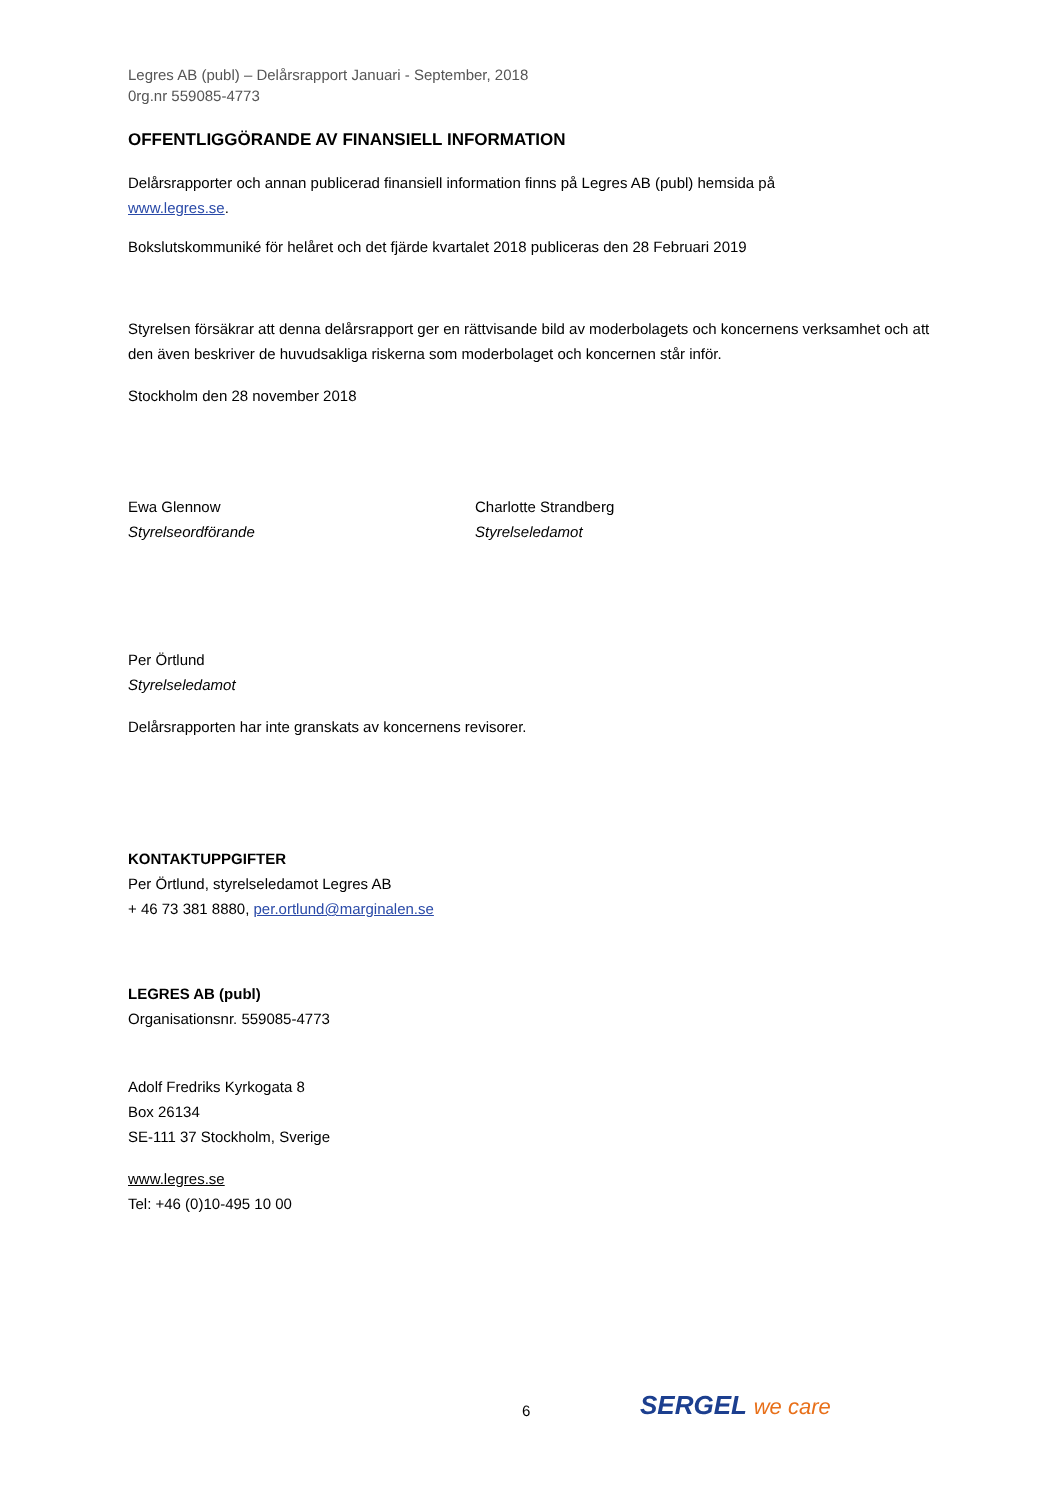Legres AB (publ) – Delårsrapport Januari - September, 2018
0rg.nr 559085-4773
OFFENTLIGGÖRANDE AV FINANSIELL INFORMATION
Delårsrapporter och annan publicerad finansiell information finns på Legres AB (publ) hemsida på
www.legres.se.
Bokslutskommuniké för helåret och det fjärde kvartalet 2018 publiceras den 28 Februari 2019
Styrelsen försäkrar att denna delårsrapport ger en rättvisande bild av moderbolagets och koncernens verksamhet och att den även beskriver de huvudsakliga riskerna som moderbolaget och koncernen står inför.
Stockholm den 28 november 2018
Ewa Glennow
Styrelseordförande
Charlotte Strandberg
Styrelseledamot
Per Örtlund
Styrelseledamot
Delårsrapporten har inte granskats av koncernens revisorer.
KONTAKTUPPGIFTER
Per Örtlund, styrelseledamot Legres AB
+ 46 73 381 8880, per.ortlund@marginalen.se
LEGRES AB (publ)
Organisationsnr. 559085-4773
Adolf Fredriks Kyrkogata 8
Box 26134
SE-111 37 Stockholm, Sverige
www.legres.se
Tel: +46 (0)10-495 10 00
6 SERGEL we care